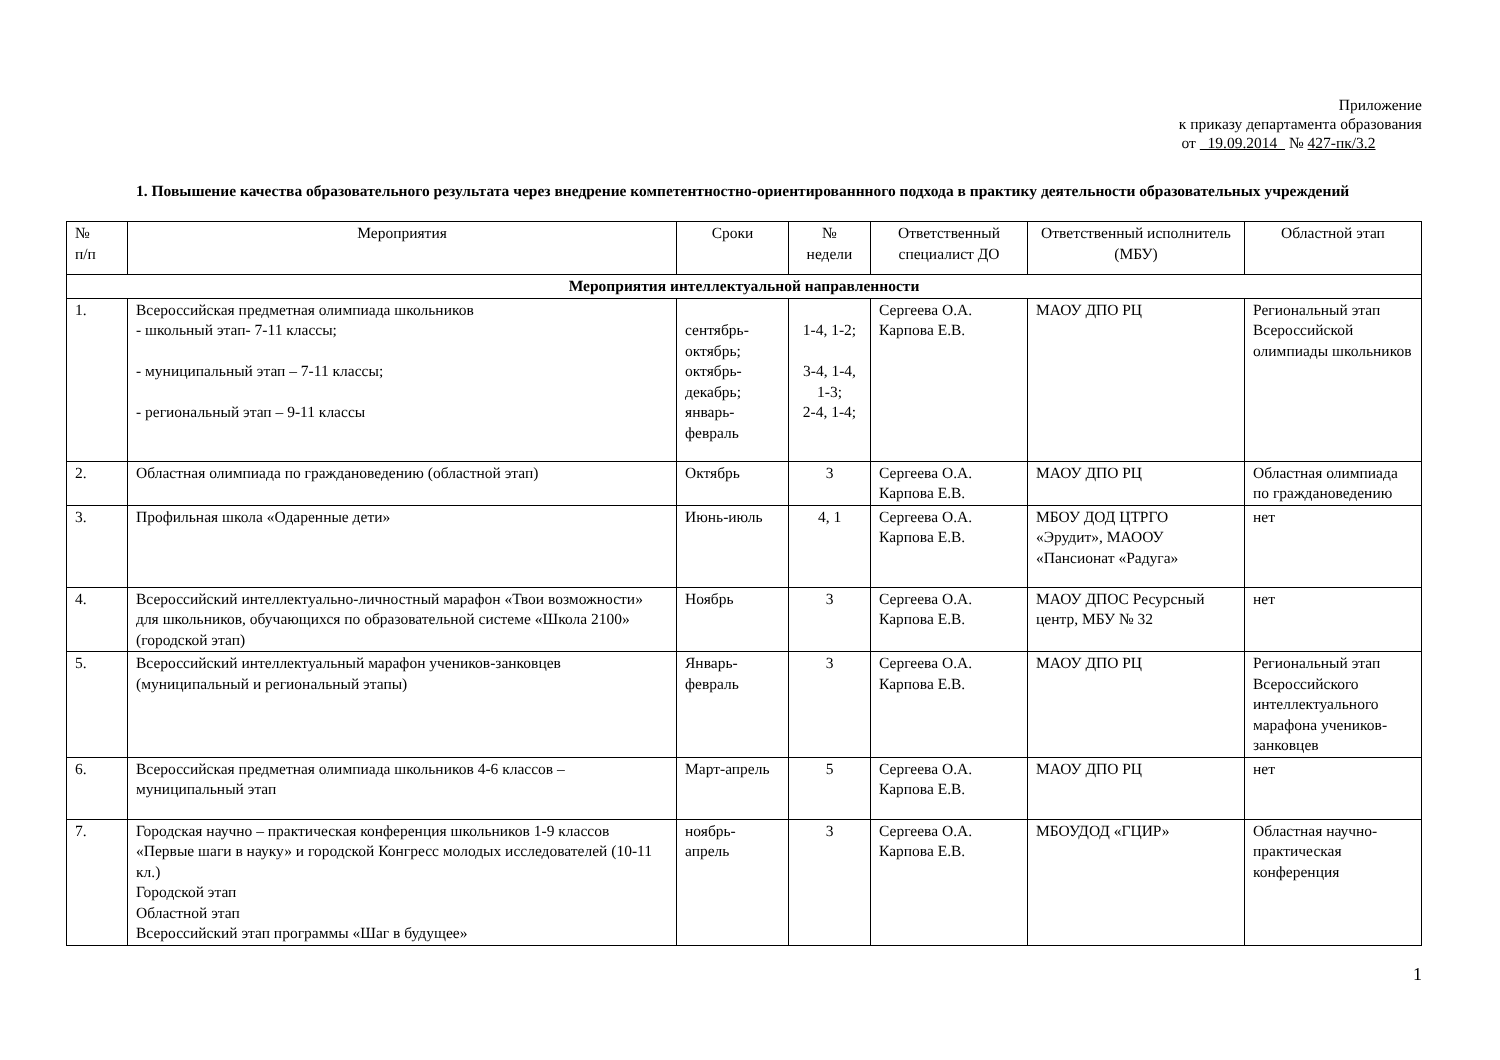Приложение
к приказу департамента образования
от 19.09.2014 № 427-пк/3.2
1. Повышение качества образовательного результата через внедрение компетентностно-ориентированнного подхода в практику деятельности образовательных учреждений
| № п/п | Мероприятия | Сроки | № недели | Ответственный специалист ДО | Ответственный исполнитель (МБУ) | Областной этап |
| --- | --- | --- | --- | --- | --- | --- |
| Мероприятия интеллектуальной направленности | | | | | | |
| 1. | Всероссийская предметная олимпиада школьников - школьный этап- 7-11 классы; - муниципальный этап – 7-11 классы; - региональный этап – 9-11 классы | сентябрь-октябрь; октябрь-декабрь; январь-февраль | 1-4, 1-2; 3-4, 1-4, 1-3; 2-4, 1-4; | Сергеева О.А. Карпова Е.В. | МАОУ ДПО РЦ | Региональный этап Всероссийской олимпиады школьников |
| 2. | Областная олимпиада по граждановедению (областной этап) | Октябрь | 3 | Сергеева О.А. Карпова Е.В. | МАОУ ДПО РЦ | Областная олимпиада по граждановедению |
| 3. | Профильная школа «Одаренные дети» | Июнь-июль | 4, 1 | Сергеева О.А. Карпова Е.В. | МБОУ ДОД ЦТРГО «Эрудит», МАООУ «Пансионат «Радуга» | нет |
| 4. | Всероссийский интеллектуально-личностный марафон «Твои возможности» для школьников, обучающихся по образовательной системе «Школа 2100» (городской этап) | Ноябрь | 3 | Сергеева О.А. Карпова Е.В. | МАОУ ДПОС Ресурсный центр, МБУ № 32 | нет |
| 5. | Всероссийский интеллектуальный марафон учеников-занковцев (муниципальный и региональный этапы) | Январь-февраль | 3 | Сергеева О.А. Карпова Е.В. | МАОУ ДПО РЦ | Региональный этап Всероссийского интеллектуального марафона учеников-занковцев |
| 6. | Всероссийская предметная олимпиада школьников 4-6 классов – муниципальный этап | Март-апрель | 5 | Сергеева О.А. Карпова Е.В. | МАОУ ДПО РЦ | нет |
| 7. | Городская научно – практическая конференция школьников 1-9 классов «Первые шаги в науку» и городской Конгресс молодых исследователей (10-11 кл.) Городской этап Областной этап Всероссийский этап программы «Шаг в будущее» | ноябрь-апрель | 3 | Сергеева О.А. Карпова Е.В. | МБОУДОД «ГЦИР» | Областная научно-практическая конференция |
1